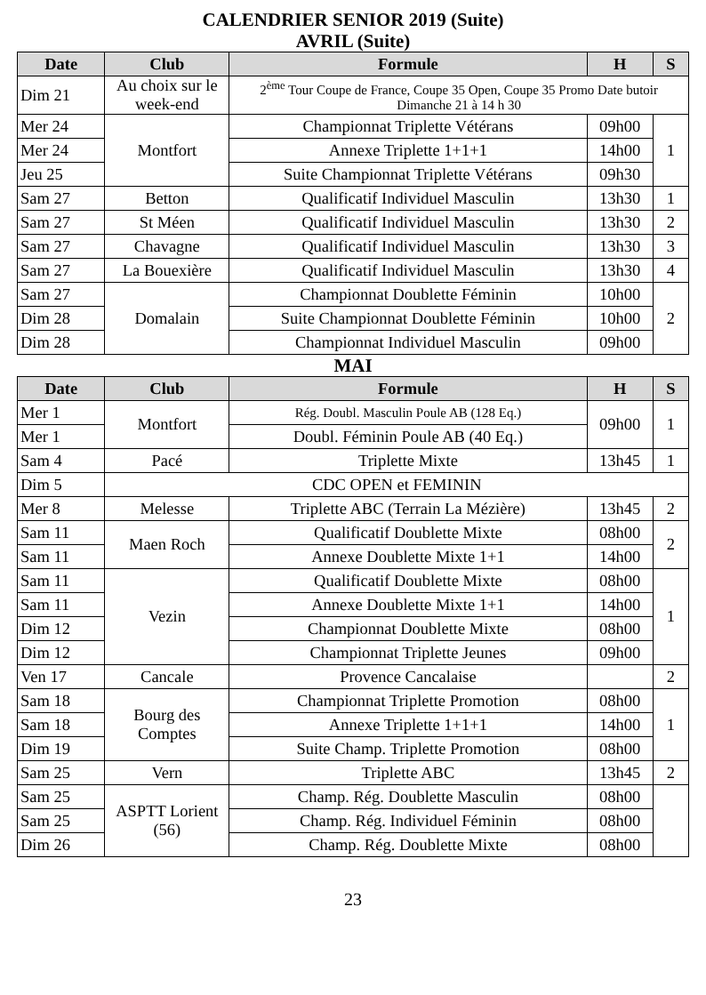CALENDRIER SENIOR 2019 (Suite)
AVRIL (Suite)
| Date | Club | Formule | H | S |
| --- | --- | --- | --- | --- |
| Dim 21 | Au choix sur le week-end | 2<sup>ème</sup> Tour Coupe de France, Coupe 35 Open, Coupe 35 Promo Date butoir Dimanche 21 à 14 h 30 | | |
| Mer 24 | Montfort | Championnat Triplette Vétérans | 09h00 | 1 |
| Mer 24 | | Annexe Triplette 1+1+1 | 14h00 | |
| Jeu 25 | | Suite Championnat Triplette Vétérans | 09h30 | |
| Sam 27 | Betton | Qualificatif Individuel Masculin | 13h30 | 1 |
| Sam 27 | St Méen | Qualificatif Individuel Masculin | 13h30 | 2 |
| Sam 27 | Chavagne | Qualificatif Individuel Masculin | 13h30 | 3 |
| Sam 27 | La Bouexière | Qualificatif Individuel Masculin | 13h30 | 4 |
| Sam 27 | Domalain | Championnat Doublette Féminin | 10h00 | 2 |
| Dim 28 | | Suite Championnat Doublette Féminin | 10h00 | |
| Dim 28 | | Championnat Individuel Masculin | 09h00 | |
MAI
| Date | Club | Formule | H | S |
| --- | --- | --- | --- | --- |
| Mer 1 | Montfort | Rég. Doubl. Masculin Poule AB (128 Eq.) | 09h00 | 1 |
| Mer 1 | | Doubl. Féminin Poule AB (40 Eq.) | | |
| Sam 4 | Pacé | Triplette Mixte | 13h45 | 1 |
| Dim 5 | CDC OPEN et FEMININ | | | |
| Mer 8 | Melesse | Triplette ABC (Terrain La Mézière) | 13h45 | 2 |
| Sam 11 | Maen Roch | Qualificatif Doublette Mixte | 08h00 | 2 |
| Sam 11 | | Annexe Doublette Mixte 1+1 | 14h00 | |
| Sam 11 | Vezin | Qualificatif Doublette Mixte | 08h00 | 1 |
| Sam 11 | | Annexe Doublette Mixte 1+1 | 14h00 | |
| Dim 12 | | Championnat Doublette Mixte | 08h00 | |
| Dim 12 | | Championnat Triplette Jeunes | 09h00 | |
| Ven 17 | Cancale | Provence Cancalaise | | 2 |
| Sam 18 | Bourg des Comptes | Championnat Triplette Promotion | 08h00 | 1 |
| Sam 18 | | Annexe Triplette 1+1+1 | 14h00 | |
| Dim 19 | | Suite Champ. Triplette Promotion | 08h00 | |
| Sam 25 | Vern | Triplette ABC | 13h45 | 2 |
| Sam 25 | ASPTT Lorient (56) | Champ. Rég. Doublette Masculin | 08h00 | |
| Sam 25 | | Champ. Rég. Individuel Féminin | 08h00 | |
| Dim 26 | | Champ. Rég. Doublette Mixte | 08h00 | |
23